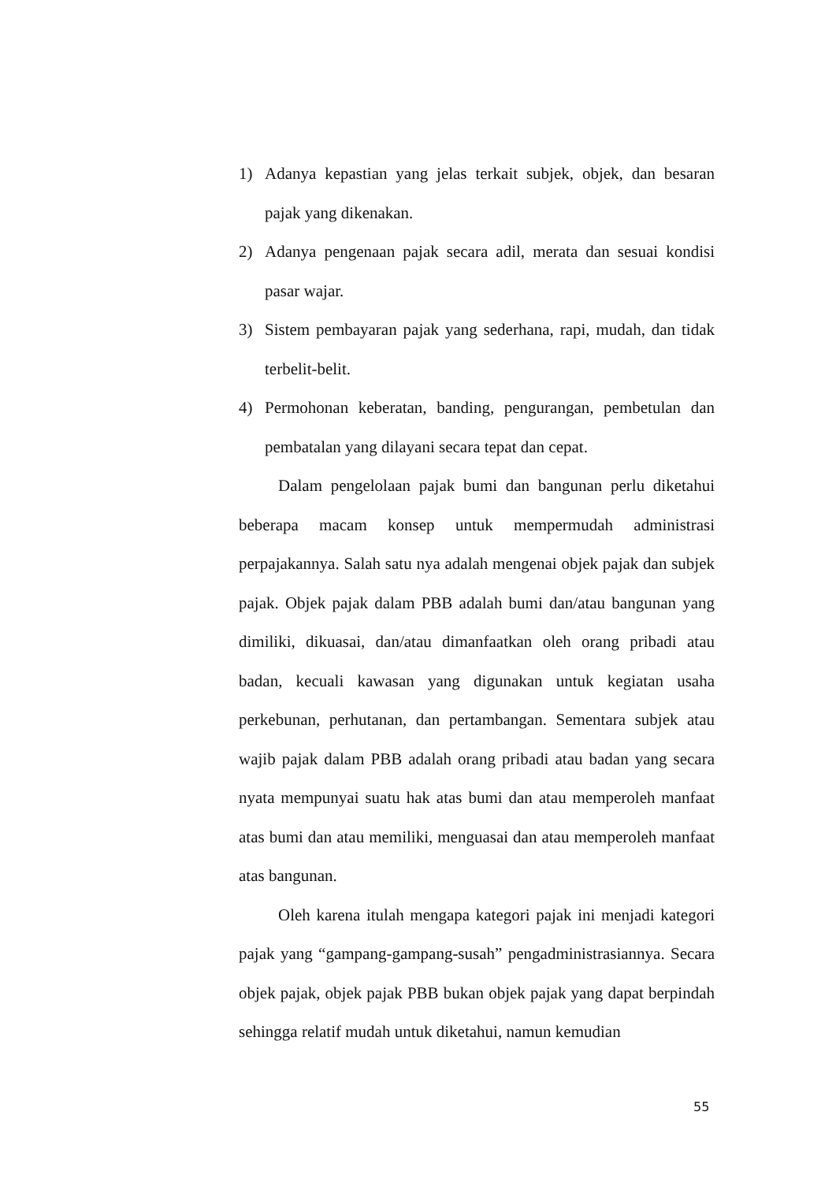1) Adanya kepastian yang jelas terkait subjek, objek, dan besaran pajak yang dikenakan.
2) Adanya pengenaan pajak secara adil, merata dan sesuai kondisi pasar wajar.
3) Sistem pembayaran pajak yang sederhana, rapi, mudah, dan tidak terbelit-belit.
4) Permohonan keberatan, banding, pengurangan, pembetulan dan pembatalan yang dilayani secara tepat dan cepat.
Dalam pengelolaan pajak bumi dan bangunan perlu diketahui beberapa macam konsep untuk mempermudah administrasi perpajakannya. Salah satu nya adalah mengenai objek pajak dan subjek pajak. Objek pajak dalam PBB adalah bumi dan/atau bangunan yang dimiliki, dikuasai, dan/atau dimanfaatkan oleh orang pribadi atau badan, kecuali kawasan yang digunakan untuk kegiatan usaha perkebunan, perhutanan, dan pertambangan. Sementara subjek atau wajib pajak dalam PBB adalah orang pribadi atau badan yang secara nyata mempunyai suatu hak atas bumi dan atau memperoleh manfaat atas bumi dan atau memiliki, menguasai dan atau memperoleh manfaat atas bangunan.
Oleh karena itulah mengapa kategori pajak ini menjadi kategori pajak yang “gampang-gampang-susah” pengadministrasiannya. Secara objek pajak, objek pajak PBB bukan objek pajak yang dapat berpindah sehingga relatif mudah untuk diketahui, namun kemudian
55